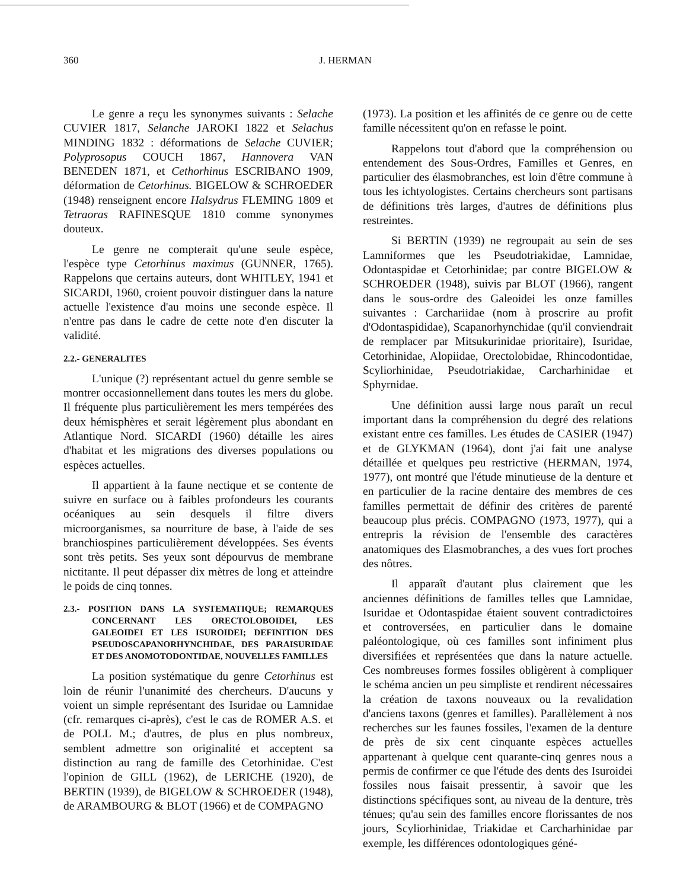360 J. HERMAN
Le genre a reçu les synonymes suivants : Selache CUVIER 1817, Selanche JAROKI 1822 et Selachus MINDING 1832 : déformations de Selache CUVIER; Polyprosopus COUCH 1867, Hannovera VAN BENEDEN 1871, et Cethorhinus ESCRIBANO 1909, déformation de Cetorhinus. BIGELOW & SCHROEDER (1948) renseignent encore Halsydrus FLEMING 1809 et Tetraoras RAFINESQUE 1810 comme synonymes douteux.
Le genre ne compterait qu'une seule espèce, l'espèce type Cetorhinus maximus (GUNNER, 1765). Rappelons que certains auteurs, dont WHITLEY, 1941 et SICARDI, 1960, croient pouvoir distinguer dans la nature actuelle l'existence d'au moins une seconde espèce. Il n'entre pas dans le cadre de cette note d'en discuter la validité.
2.2.- GENERALITES
L'unique (?) représentant actuel du genre semble se montrer occasionnellement dans toutes les mers du globe. Il fréquente plus particulièrement les mers tempérées des deux hémisphères et serait légèrement plus abondant en Atlantique Nord. SICARDI (1960) détaille les aires d'habitat et les migrations des diverses populations ou espèces actuelles.
Il appartient à la faune nectique et se contente de suivre en surface ou à faibles profondeurs les courants océaniques au sein desquels il filtre divers microorganismes, sa nourriture de base, à l'aide de ses branchiospines particulièrement développées. Ses évents sont très petits. Ses yeux sont dépourvus de membrane nictitante. Il peut dépasser dix mètres de long et atteindre le poids de cinq tonnes.
2.3.- POSITION DANS LA SYSTEMATIQUE; REMARQUES CONCERNANT LES ORECTOLOBOIDEI, LES GALEOIDEI ET LES ISUROIDEI; DEFINITION DES PSEUDOSCAPANORHYNCHIDAE, DES PARAISURIDAE ET DES ANOMOTODONTIDAE, NOUVELLES FAMILLES
La position systématique du genre Cetorhinus est loin de réunir l'unanimité des chercheurs. D'aucuns y voient un simple représentant des Isuridae ou Lamnidae (cfr. remarques ci-après), c'est le cas de ROMER A.S. et de POLL M.; d'autres, de plus en plus nombreux, semblent admettre son originalité et acceptent sa distinction au rang de famille des Cetorhinidae. C'est l'opinion de GILL (1962), de LERICHE (1920), de BERTIN (1939), de BIGELOW & SCHROEDER (1948), de ARAMBOURG & BLOT (1966) et de COMPAGNO
(1973). La position et les affinités de ce genre ou de cette famille nécessitent qu'on en refasse le point.
Rappelons tout d'abord que la compréhension ou entendement des Sous-Ordres, Familles et Genres, en particulier des élasmobranches, est loin d'être commune à tous les ichtyologistes. Certains chercheurs sont partisans de définitions très larges, d'autres de définitions plus restreintes.
Si BERTIN (1939) ne regroupait au sein de ses Lamniformes que les Pseudotriakidae, Lamnidae, Odontaspidae et Cetorhinidae; par contre BIGELOW & SCHROEDER (1948), suivis par BLOT (1966), rangent dans le sous-ordre des Galeoidei les onze familles suivantes : Carchariidae (nom à proscrire au profit d'Odontaspididae), Scapanorhynchidae (qu'il conviendrait de remplacer par Mitsukurinidae prioritaire), Isuridae, Cetorhinidae, Alopiidae, Orectolobidae, Rhincodontidae, Scyliorhinidae, Pseudotriakidae, Carcharhinidae et Sphyrnidae.
Une définition aussi large nous paraît un recul important dans la compréhension du degré des relations existant entre ces familles. Les études de CASIER (1947) et de GLYKMAN (1964), dont j'ai fait une analyse détaillée et quelques peu restrictive (HERMAN, 1974, 1977), ont montré que l'étude minutieuse de la denture et en particulier de la racine dentaire des membres de ces familles permettait de définir des critères de parenté beaucoup plus précis. COMPAGNO (1973, 1977), qui a entrepris la révision de l'ensemble des caractères anatomiques des Elasmobranches, a des vues fort proches des nôtres.
Il apparaît d'autant plus clairement que les anciennes définitions de familles telles que Lamnidae, Isuridae et Odontaspidae étaient souvent contradictoires et controversées, en particulier dans le domaine paléontologique, où ces familles sont infiniment plus diversifiées et représentées que dans la nature actuelle. Ces nombreuses formes fossiles obligèrent à compliquer le schéma ancien un peu simpliste et rendirent nécessaires la création de taxons nouveaux ou la revalidation d'anciens taxons (genres et familles). Parallèlement à nos recherches sur les faunes fossiles, l'examen de la denture de près de six cent cinquante espèces actuelles appartenant à quelque cent quarante-cinq genres nous a permis de confirmer ce que l'étude des dents des Isuroidei fossiles nous faisait pressentir, à savoir que les distinctions spécifiques sont, au niveau de la denture, très ténues; qu'au sein des familles encore florissantes de nos jours, Scyliorhinidae, Triakidae et Carcharhinidae par exemple, les différences odontologiques géné-